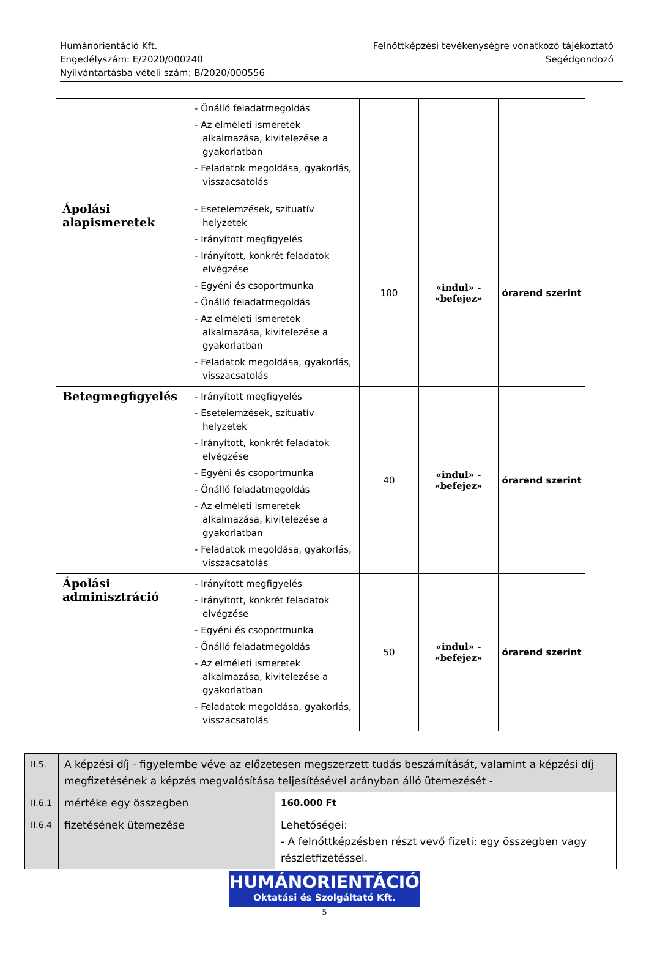Humánorientáció Kft.
Engedélyszám: E/2020/000240
Nyilvántartásba vételi szám: B/2020/000556
Felnőttképzési tevékenységre vonatkozó tájékoztató
Segédgondozó
| | - Önálló feladatmegoldás - Az elméleti ismeretek alkalmazása, kivitelezése a gyakorlatban - Feladatok megoldása, gyakorlás, visszacsatolás | | | |
| Ápolási alapismeretek | - Esetelemzések, szituatív helyzetek - Irányított megfigyelés - Irányított, konkrét feladatok elvégzése - Egyéni és csoportmunka - Önálló feladatmegoldás - Az elméleti ismeretek alkalmazása, kivitelezése a gyakorlatban - Feladatok megoldása, gyakorlás, visszacsatolás | 100 | «indul» - «befejez» | órarend szerint |
| Betegmegfigyelés | - Irányított megfigyelés - Esetelemzések, szituatív helyzetek - Irányított, konkrét feladatok elvégzése - Egyéni és csoportmunka - Önálló feladatmegoldás - Az elméleti ismeretek alkalmazása, kivitelezése a gyakorlatban - Feladatok megoldása, gyakorlás, visszacsatolás | 40 | «indul» - «befejez» | órarend szerint |
| Ápolási adminisztráció | - Irányított megfigyelés - Irányított, konkrét feladatok elvégzése - Egyéni és csoportmunka - Önálló feladatmegoldás - Az elméleti ismeretek alkalmazása, kivitelezése a gyakorlatban - Feladatok megoldása, gyakorlás, visszacsatolás | 50 | «indul» - «befejez» | órarend szerint |
| II.5. | A képzési díj - figyelembe véve az előzetesen megszerzett tudás beszámítását, valamint a képzési díj megfizetésének a képzés megvalósítása teljesítésével arányban álló ütemezését - | |
| II.6.1 | mértéke egy összegben | 160.000 Ft |
| II.6.4 | fizetésének ütemezése | Lehetőségei: - A felnőttképzésben részt vevő fizeti: egy összegben vagy részletfizetéssel. |
HUMÁNORIENTÁCIÓ
Oktatási és Szolgáltató Kft.
5